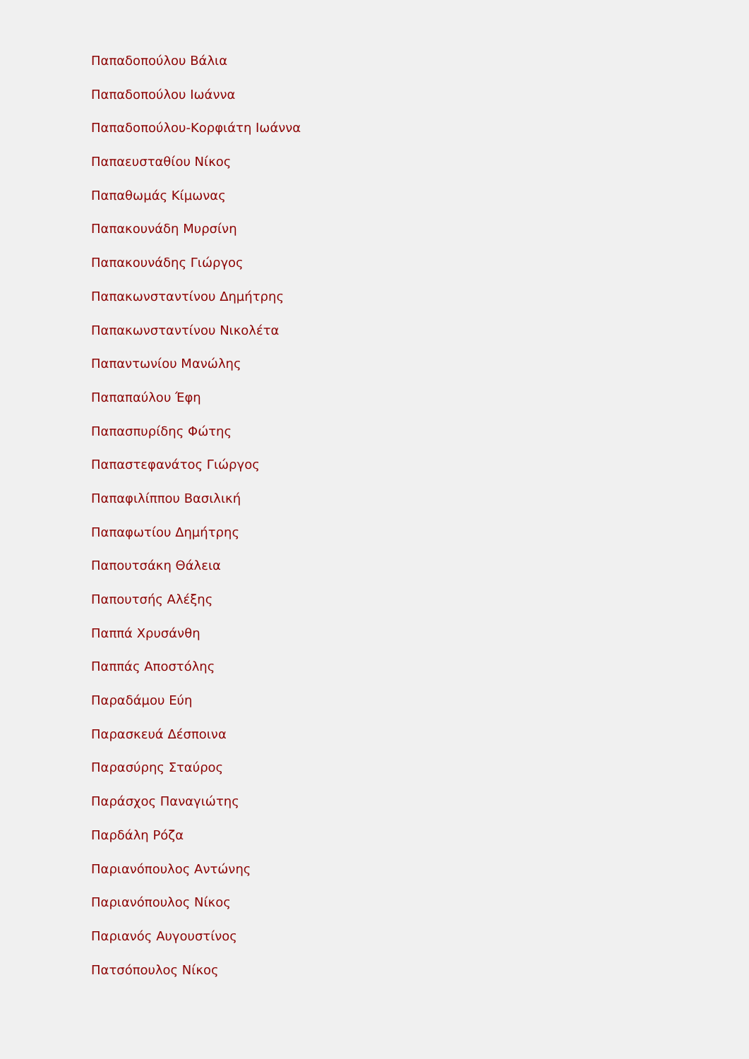Παπαδοπούλου Βάλια
Παπαδοπούλου Ιωάννα
Παπαδοπούλου-Κορφιάτη Ιωάννα
Παπαευσταθίου Νίκος
Παπαθωμάς Κίμωνας
Παπακουνάδη Μυρσίνη
Παπακουνάδης Γιώργος
Παπακωνσταντίνου Δημήτρης
Παπακωνσταντίνου Νικολέτα
Παπαντωνίου Μανώλης
Παπαπαύλου Έφη
Παπασπυρίδης Φώτης
Παπαστεφανάτος Γιώργος
Παπαφιλίππου Βασιλική
Παπαφωτίου Δημήτρης
Παπουτσάκη Θάλεια
Παπουτσής Αλέξης
Παππά Χρυσάνθη
Παππάς Αποστόλης
Παραδάμου Εύη
Παρασκευά Δέσποινα
Παρασύρης Σταύρος
Παράσχος Παναγιώτης
Παρδάλη Ρόζα
Παριανόπουλος Αντώνης
Παριανόπουλος Νίκος
Παριανός Αυγουστίνος
Πατσόπουλος Νίκος